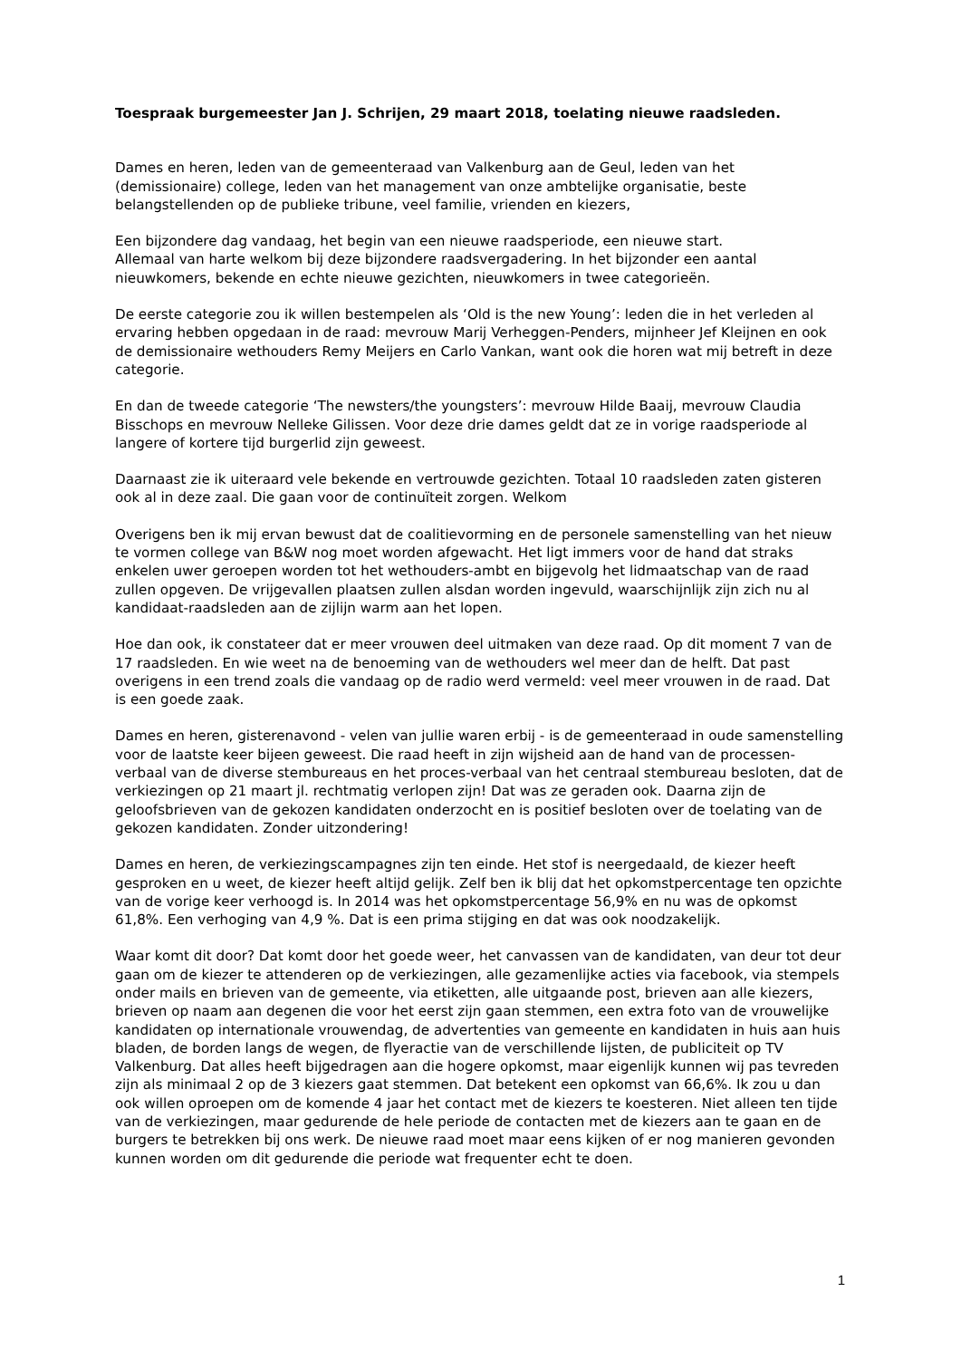Toespraak burgemeester Jan J. Schrijen, 29 maart 2018, toelating nieuwe raadsleden.
Dames en heren, leden van de gemeenteraad van Valkenburg aan de Geul, leden van het (demissionaire) college, leden van het management van onze ambtelijke organisatie, beste belangstellenden op de publieke tribune, veel familie, vrienden en kiezers,
Een bijzondere dag vandaag, het begin van een nieuwe raadsperiode, een nieuwe start.
Allemaal van harte welkom bij deze bijzondere raadsvergadering. In het bijzonder een aantal nieuwkomers, bekende en echte nieuwe gezichten, nieuwkomers in twee categorieën.
De eerste categorie zou ik willen bestempelen als ‘Old is the new Young’: leden die in het verleden al ervaring hebben opgedaan in de raad: mevrouw Marij Verheggen-Penders, mijnheer Jef Kleijnen en ook de demissionaire wethouders Remy Meijers en Carlo Vankan, want ook die horen wat mij betreft in deze categorie.
En dan de tweede categorie ‘The newsters/the youngsters’: mevrouw Hilde Baaij, mevrouw Claudia Bisschops en mevrouw Nelleke Gilissen. Voor deze drie dames geldt dat ze in vorige raadsperiode al langere of kortere tijd burgerlid zijn geweest.
Daarnaast zie ik uiteraard vele bekende en vertrouwde gezichten. Totaal 10 raadsleden zaten gisteren ook al in deze zaal. Die gaan voor de continuïteit zorgen. Welkom
Overigens ben ik mij ervan bewust dat de coalitievorming en de personele samenstelling van het nieuw te vormen college van B&W nog moet worden afgewacht. Het ligt immers voor de hand dat straks enkelen uwer geroepen worden tot het wethouders-ambt en bijgevolg het lidmaatschap van de raad zullen opgeven. De vrijgevallen plaatsen zullen alsdan worden ingevuld, waarschijnlijk zijn zich nu al kandidaat-raadsleden aan de zijlijn warm aan het lopen.
Hoe dan ook, ik constateer dat er meer vrouwen deel uitmaken van deze raad. Op dit moment 7 van de 17 raadsleden. En wie weet na de benoeming van de wethouders wel meer dan de helft. Dat past overigens in een trend zoals die vandaag op de radio werd vermeld: veel meer vrouwen in de raad. Dat is een goede zaak.
Dames en heren, gisterenavond - velen van jullie waren erbij - is de gemeenteraad in oude samenstelling voor de laatste keer bijeen geweest. Die raad heeft in zijn wijsheid aan de hand van de processen-verbaal van de diverse stembureaus en het proces-verbaal van het centraal stembureau besloten, dat de verkiezingen op 21 maart jl. rechtmatig verlopen zijn! Dat was ze geraden ook. Daarna zijn de geloofsbrieven van de gekozen kandidaten onderzocht en is positief besloten over de toelating van de gekozen kandidaten. Zonder uitzondering!
Dames en heren, de verkiezingscampagnes zijn ten einde. Het stof is neergedaald, de kiezer heeft gesproken en u weet, de kiezer heeft altijd gelijk. Zelf ben ik blij dat het opkomstpercentage ten opzichte van de vorige keer verhoogd is. In 2014 was het opkomstpercentage 56,9% en nu was de opkomst 61,8%. Een verhoging van 4,9 %. Dat is een prima stijging en dat was ook noodzakelijk.
Waar komt dit door? Dat komt door het goede weer, het canvassen van de kandidaten, van deur tot deur gaan om de kiezer te attenderen op de verkiezingen, alle gezamenlijke acties via facebook, via stempels onder mails en brieven van de gemeente, via etiketten, alle uitgaande post, brieven aan alle kiezers, brieven op naam aan degenen die voor het eerst zijn gaan stemmen, een extra foto van de vrouwelijke kandidaten op internationale vrouwendag, de advertenties van gemeente en kandidaten in huis aan huis bladen, de borden langs de wegen, de flyeractie van de verschillende lijsten, de publiciteit op TV Valkenburg. Dat alles heeft bijgedragen aan die hogere opkomst, maar eigenlijk kunnen wij pas tevreden zijn als minimaal 2 op de 3 kiezers gaat stemmen. Dat betekent een opkomst van 66,6%. Ik zou u dan ook willen oproepen om de komende 4 jaar het contact met de kiezers te koesteren. Niet alleen ten tijde van de verkiezingen, maar gedurende de hele periode de contacten met de kiezers aan te gaan en de burgers te betrekken bij ons werk. De nieuwe raad moet maar eens kijken of er nog manieren gevonden kunnen worden om dit gedurende die periode wat frequenter echt te doen.
1